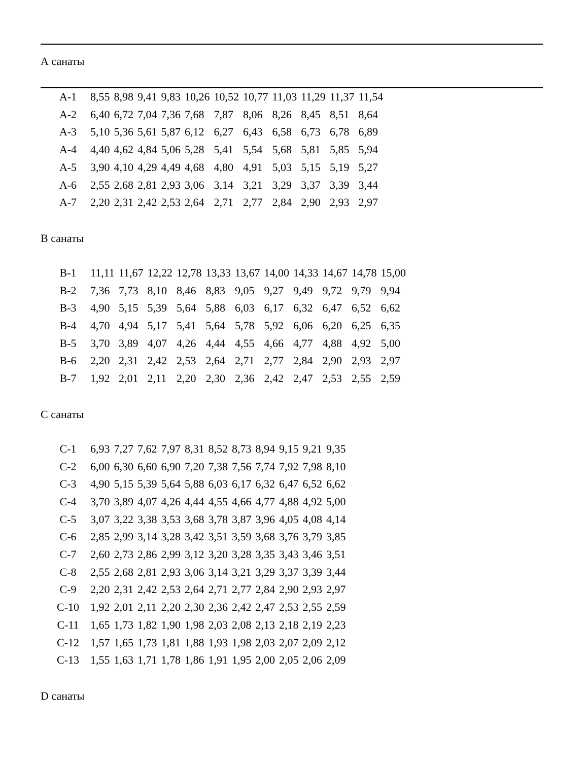А санаты
| А-1 | 8,55 | 8,98 | 9,41 | 9,83 | 10,26 | 10,52 | 10,77 | 11,03 | 11,29 | 11,37 | 11,54 |
| А-2 | 6,40 | 6,72 | 7,04 | 7,36 | 7,68 | 7,87 | 8,06 | 8,26 | 8,45 | 8,51 | 8,64 |
| А-3 | 5,10 | 5,36 | 5,61 | 5,87 | 6,12 | 6,27 | 6,43 | 6,58 | 6,73 | 6,78 | 6,89 |
| А-4 | 4,40 | 4,62 | 4,84 | 5,06 | 5,28 | 5,41 | 5,54 | 5,68 | 5,81 | 5,85 | 5,94 |
| А-5 | 3,90 | 4,10 | 4,29 | 4,49 | 4,68 | 4,80 | 4,91 | 5,03 | 5,15 | 5,19 | 5,27 |
| А-6 | 2,55 | 2,68 | 2,81 | 2,93 | 3,06 | 3,14 | 3,21 | 3,29 | 3,37 | 3,39 | 3,44 |
| А-7 | 2,20 | 2,31 | 2,42 | 2,53 | 2,64 | 2,71 | 2,77 | 2,84 | 2,90 | 2,93 | 2,97 |
В санаты
| В-1 | 11,11 | 11,67 | 12,22 | 12,78 | 13,33 | 13,67 | 14,00 | 14,33 | 14,67 | 14,78 | 15,00 |
| В-2 | 7,36 | 7,73 | 8,10 | 8,46 | 8,83 | 9,05 | 9,27 | 9,49 | 9,72 | 9,79 | 9,94 |
| В-3 | 4,90 | 5,15 | 5,39 | 5,64 | 5,88 | 6,03 | 6,17 | 6,32 | 6,47 | 6,52 | 6,62 |
| В-4 | 4,70 | 4,94 | 5,17 | 5,41 | 5,64 | 5,78 | 5,92 | 6,06 | 6,20 | 6,25 | 6,35 |
| В-5 | 3,70 | 3,89 | 4,07 | 4,26 | 4,44 | 4,55 | 4,66 | 4,77 | 4,88 | 4,92 | 5,00 |
| В-6 | 2,20 | 2,31 | 2,42 | 2,53 | 2,64 | 2,71 | 2,77 | 2,84 | 2,90 | 2,93 | 2,97 |
| В-7 | 1,92 | 2,01 | 2,11 | 2,20 | 2,30 | 2,36 | 2,42 | 2,47 | 2,53 | 2,55 | 2,59 |
С санаты
| С-1 | 6,93 | 7,27 | 7,62 | 7,97 | 8,31 | 8,52 | 8,73 | 8,94 | 9,15 | 9,21 | 9,35 |
| С-2 | 6,00 | 6,30 | 6,60 | 6,90 | 7,20 | 7,38 | 7,56 | 7,74 | 7,92 | 7,98 | 8,10 |
| С-3 | 4,90 | 5,15 | 5,39 | 5,64 | 5,88 | 6,03 | 6,17 | 6,32 | 6,47 | 6,52 | 6,62 |
| С-4 | 3,70 | 3,89 | 4,07 | 4,26 | 4,44 | 4,55 | 4,66 | 4,77 | 4,88 | 4,92 | 5,00 |
| С-5 | 3,07 | 3,22 | 3,38 | 3,53 | 3,68 | 3,78 | 3,87 | 3,96 | 4,05 | 4,08 | 4,14 |
| С-6 | 2,85 | 2,99 | 3,14 | 3,28 | 3,42 | 3,51 | 3,59 | 3,68 | 3,76 | 3,79 | 3,85 |
| С-7 | 2,60 | 2,73 | 2,86 | 2,99 | 3,12 | 3,20 | 3,28 | 3,35 | 3,43 | 3,46 | 3,51 |
| С-8 | 2,55 | 2,68 | 2,81 | 2,93 | 3,06 | 3,14 | 3,21 | 3,29 | 3,37 | 3,39 | 3,44 |
| С-9 | 2,20 | 2,31 | 2,42 | 2,53 | 2,64 | 2,71 | 2,77 | 2,84 | 2,90 | 2,93 | 2,97 |
| С-10 | 1,92 | 2,01 | 2,11 | 2,20 | 2,30 | 2,36 | 2,42 | 2,47 | 2,53 | 2,55 | 2,59 |
| С-11 | 1,65 | 1,73 | 1,82 | 1,90 | 1,98 | 2,03 | 2,08 | 2,13 | 2,18 | 2,19 | 2,23 |
| С-12 | 1,57 | 1,65 | 1,73 | 1,81 | 1,88 | 1,93 | 1,98 | 2,03 | 2,07 | 2,09 | 2,12 |
| С-13 | 1,55 | 1,63 | 1,71 | 1,78 | 1,86 | 1,91 | 1,95 | 2,00 | 2,05 | 2,06 | 2,09 |
D санаты